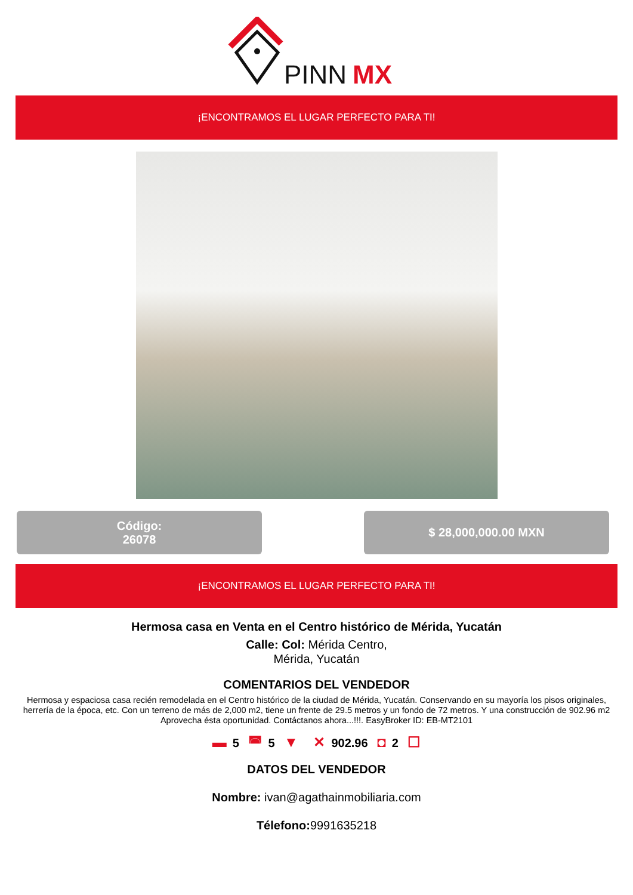PINN
MX
¡ENCONTRAMOS EL LUGAR PERFECTO PARA TI!
Código:
26078
$ 28,000,000.00 MXN
¡ENCONTRAMOS EL LUGAR PERFECTO PARA TI!
Hermosa casa en Venta en el Centro histórico de Mérida, Yucatán
Calle: Col: Mérida Centro,
Mérida, Yucatán
COMENTARIOS DEL VENDEDOR
Hermosa y espaciosa casa recién remodelada en el Centro histórico de la ciudad de Mérida, Yucatán. Conservando en su mayoría los pisos originales, herrería de la época, etc. Con un terreno de más de 2,000 m2, tiene un frente de 29.5 metros y un fondo de 72 metros. Y una construcción de 902.96 m2 Aprovecha ésta oportunidad. Contáctanos ahora...!!!. EasyBroker ID: EB-MT2101
▬ 5 ◚ 5 ▼ ✕ 902.96 ◘ 2 ☐
DATOS DEL VENDEDOR
Nombre: ivan@agathainmobiliaria.com
Télefono: 9991635218